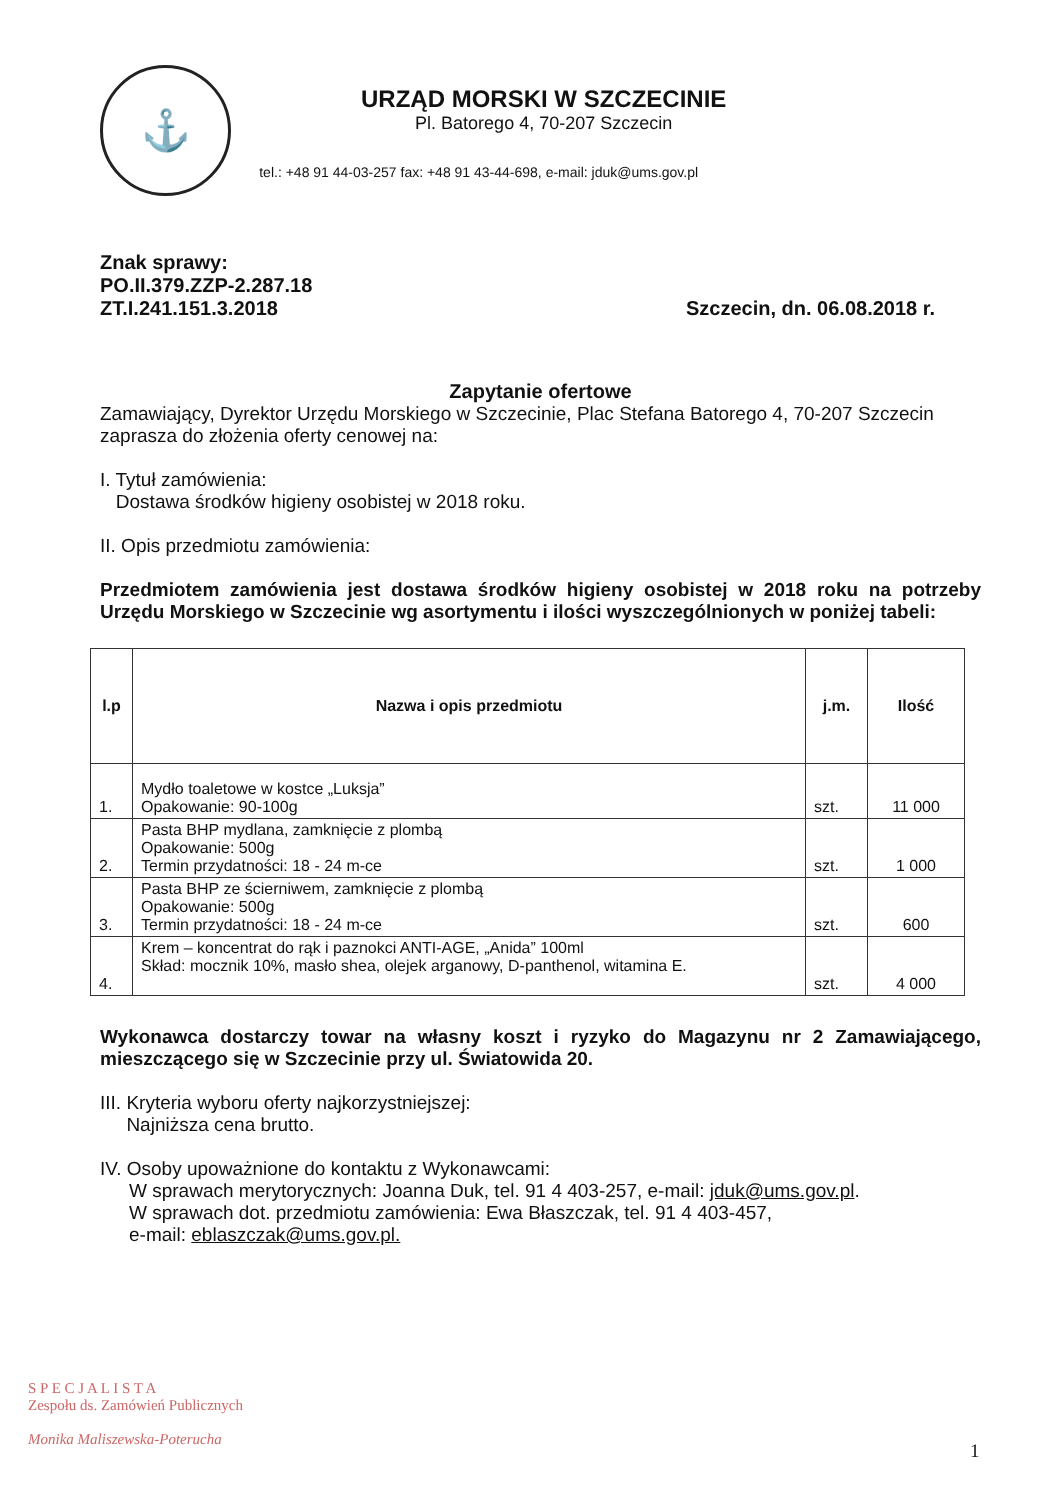⚓
URZĄD MORSKI W SZCZECINIE
Pl. Batorego 4, 70-207 Szczecin
tel.: +48 91 44-03-257 fax: +48 91 43-44-698, e-mail: jduk@ums.gov.pl
Znak sprawy:
PO.II.379.ZZP-2.287.18
ZT.I.241.151.3.2018
Szczecin, dn. 06.08.2018 r.
Zapytanie ofertowe
Zamawiający, Dyrektor Urzędu Morskiego w Szczecinie, Plac Stefana Batorego 4, 70-207 Szczecin zaprasza do złożenia oferty cenowej na:
I. Tytuł zamówienia:
Dostawa środków higieny osobistej w 2018 roku.
II. Opis przedmiotu zamówienia:
Przedmiotem zamówienia jest dostawa środków higieny osobistej w 2018 roku na potrzeby Urzędu Morskiego w Szczecinie wg asortymentu i ilości wyszczególnionych w poniżej tabeli:
| l.p | Nazwa i opis przedmiotu | j.m. | Ilość |
| --- | --- | --- | --- |
| 1. | Mydło toaletowe w kostce „Luksja” Opakowanie: 90-100g | szt. | 11 000 |
| 2. | Pasta BHP mydlana, zamknięcie z plombą Opakowanie: 500g Termin przydatności: 18 - 24 m-ce | szt. | 1 000 |
| 3. | Pasta BHP ze ścierniwem, zamknięcie z plombą Opakowanie: 500g Termin przydatności: 18 - 24 m-ce | szt. | 600 |
| 4. | Krem – koncentrat do rąk i paznokci ANTI-AGE, „Anida” 100ml Skład: mocznik 10%, masło shea, olejek arganowy, D-panthenol, witamina E. | szt. | 4 000 |
Wykonawca dostarczy towar na własny koszt i ryzyko do Magazynu nr 2 Zamawiającego, mieszczącego się w Szczecinie przy ul. Światowida 20.
III. Kryteria wyboru oferty najkorzystniejszej:
Najniższa cena brutto.
IV. Osoby upoważnione do kontaktu z Wykonawcami:
W sprawach merytorycznych: Joanna Duk, tel. 91 4 403-257, e-mail: jduk@ums.gov.pl.
W sprawach dot. przedmiotu zamówienia: Ewa Błaszczak, tel. 91 4 403-457,
e-mail: eblaszczak@ums.gov.pl.
S P E C J A L I S T A
Zespołu ds. Zamówień Publicznych
Monika Maliszewska-Poteruchа
1